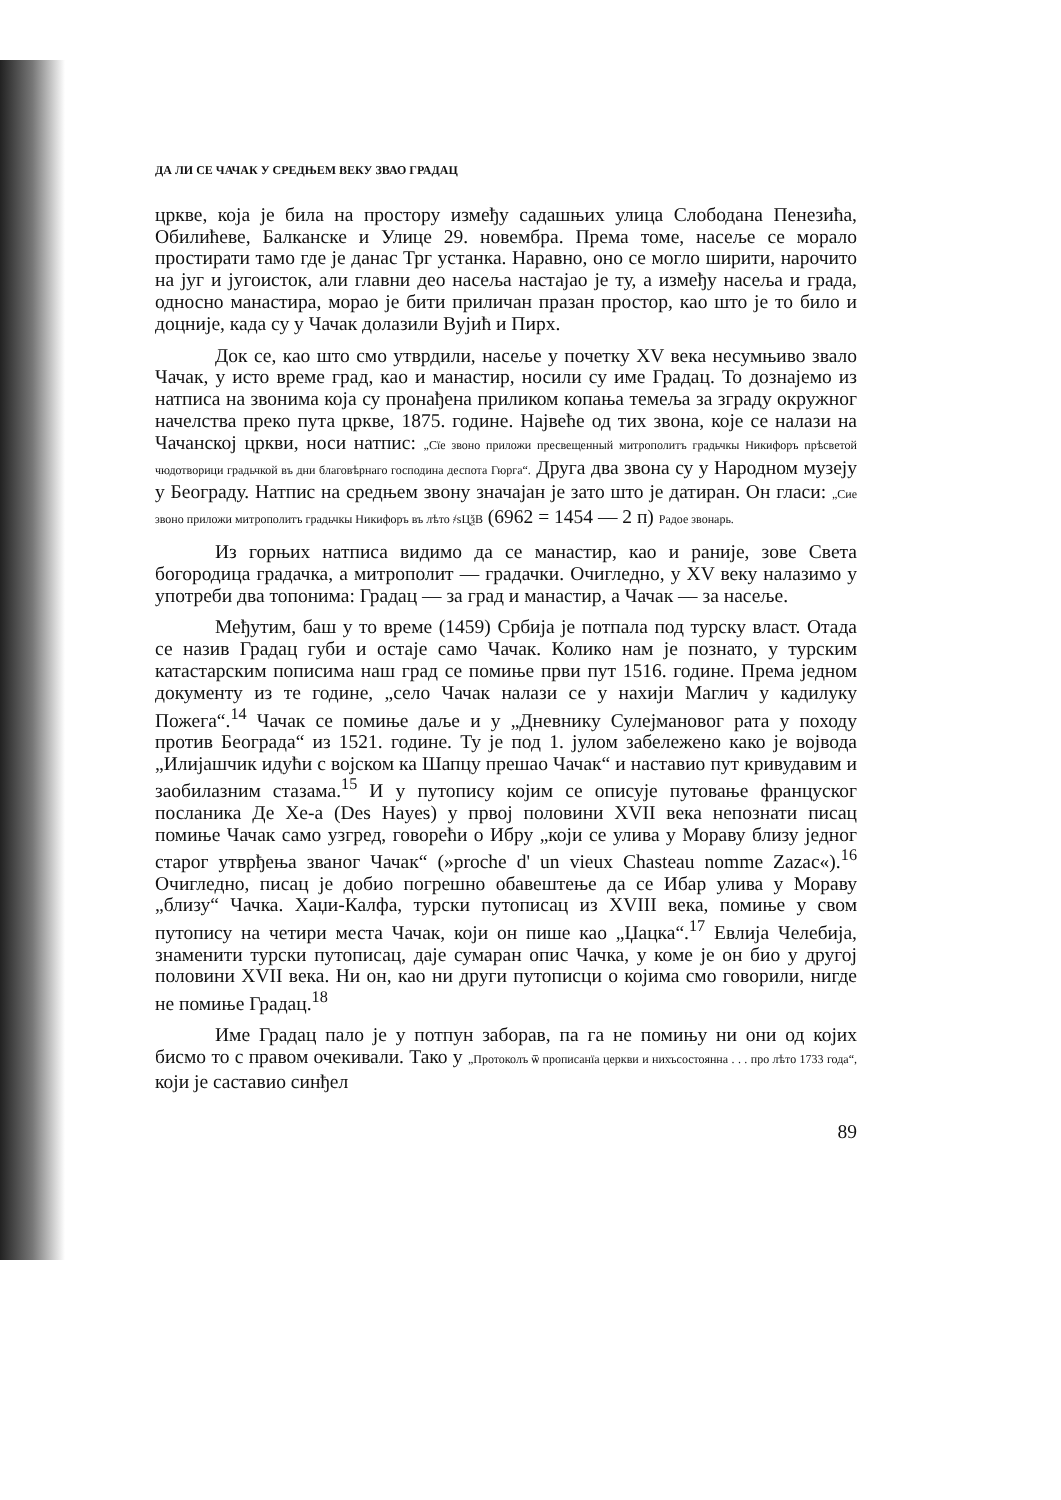ДА ЛИ СЕ ЧАЧАК У СРЕДЊЕМ ВЕКУ ЗВАО ГРАДАЦ
цркве, која је била на простору између садашњих улица Слободана Пенезића, Обилићеве, Балканске и Улице 29. новембра. Према томе, насеље се морало простирати тамо где је данас Трг устанка. Наравно, оно се могло ширити, нарочито на југ и југоисток, али главни део насеља настајао је ту, а између насеља и града, односно манастира, морао је бити приличан празан простор, као што је то било и доцније, када су у Чачак долазили Вујић и Пирх.
Док се, као што смо утврдили, насеље у почетку XV века несумњиво звало Чачак, у исто време град, као и манастир, носили су име Градац. То дознајемо из натписа на звонима која су пронађена приликом копања темеља за зграду окружног начелства преко пута цркве, 1875. године. Највеће од тих звона, које се налази на Чачанској цркви, носи натпис: „Сїе звоно приложи пресвещенный митрополитъ градьчкы Никифоръ прѣсветой чюдотворици градьчкой въ дни благовѣрнаго господина деспота Гюрга“. Друга два звона су у Народном музеју у Београду. Натпис на средњем звону значајан је зато што је датиран. Он гласи: „Сие звоно приложи митрополитъ градьчкы Никифоръ въ лѣто ҂ѕЦѯВ (6962 = 1454 — 2 п) Радое звонарь.
Из горњих натписа видимо да се манастир, као и раније, зове Света богородица градачка, а митрополит — градачки. Очигледно, у XV веку налазимо у употреби два топонима: Градац — за град и манастир, а Чачак — за насеље.
Међутим, баш у то време (1459) Србија је потпала под турску власт. Отада се назив Градац губи и остаје само Чачак. Колико нам је познато, у турским катастарским пописима наш град се помиње први пут 1516. године. Према једном документу из те године, „село Чачак налази се у нахији Маглич у кадилуку Пожега“.<sup>14</sup> Чачак се помиње даље и у „Дневнику Сулејмановог рата у походу против Београда“ из 1521. године. Ту је под 1. јулом забележено како је војвода „Илијашчик идући с војском ка Шапцу прешао Чачак“ и наставио пут кривудавим и заобилазним стазама.<sup>15</sup> И у путопису којим се описује путовање француског посланика Де Хе-а (Des Hayes) у првој половини XVII века непознати писац помиње Чачак само узгред, говорећи о Ибру „који се улива у Мораву близу једног старог утврђења званог Чачак“ (»proche d' un vieux Chasteau nomme Zazac«).<sup>16</sup> Очигледно, писац је добио погрешно обавештење да се Ибар улива у Мораву „близу“ Чачка. Хаџи-Калфа, турски путописац из XVIII века, помиње у свом путопису на четири места Чачак, који он пише као „Џацка“.<sup>17</sup> Евлија Челебија, знаменити турски путописац, даје сумаран опис Чачка, у коме је он био у другој половини XVII века. Ни он, као ни други путописци о којима смо говорили, нигде не помиње Градац.<sup>18</sup>
Име Градац пало је у потпун заборав, па га не помињу ни они од којих бисмо то с правом очекивали. Тако у „Протоколъ ѿ прописанїа церкви и нихъсостоянна . . . про лѣто 1733 года“, који је саставио синђел
89